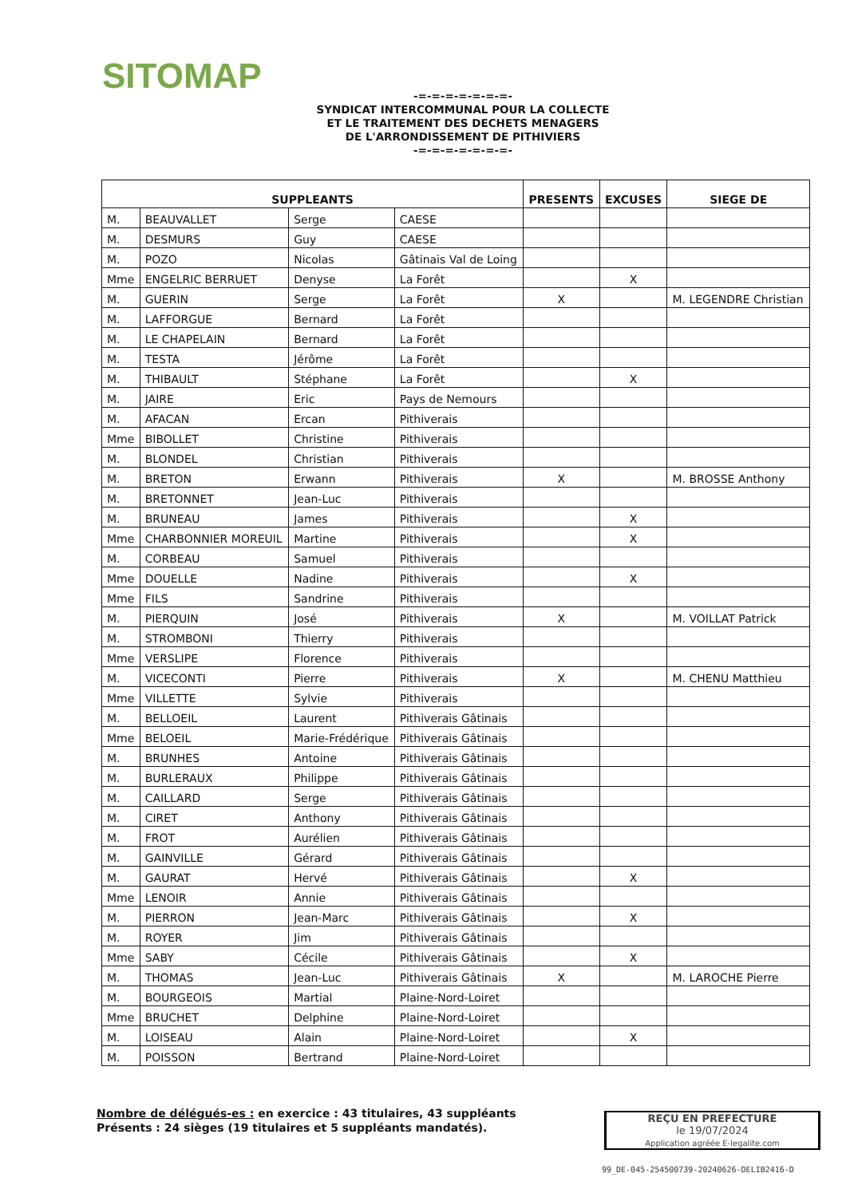SITOMAP
-=-=-=-=-=-=-=-
SYNDICAT INTERCOMMUNAL POUR LA COLLECTE
ET LE TRAITEMENT DES DECHETS MENAGERS
DE L'ARRONDISSEMENT DE PITHIVIERS
-=-=-=-=-=-=-=-
| SUPPLEANTS | | | | PRESENTS | EXCUSES | SIEGE DE |
| --- | --- | --- | --- | --- | --- | --- |
| M. | BEAUVALLET | Serge | CAESE | | | |
| M. | DESMURS | Guy | CAESE | | | |
| M. | POZO | Nicolas | Gâtinais Val de Loing | | | |
| Mme | ENGELRIC BERRUET | Denyse | La Forêt | | X | |
| M. | GUERIN | Serge | La Forêt | X | | M. LEGENDRE Christian |
| M. | LAFFORGUE | Bernard | La Forêt | | | |
| M. | LE CHAPELAIN | Bernard | La Forêt | | | |
| M. | TESTA | Jérôme | La Forêt | | | |
| M. | THIBAULT | Stéphane | La Forêt | | X | |
| M. | JAIRE | Eric | Pays de Nemours | | | |
| M. | AFACAN | Ercan | Pithiverais | | | |
| Mme | BIBOLLET | Christine | Pithiverais | | | |
| M. | BLONDEL | Christian | Pithiverais | | | |
| M. | BRETON | Erwann | Pithiverais | X | | M. BROSSE Anthony |
| M. | BRETONNET | Jean-Luc | Pithiverais | | | |
| M. | BRUNEAU | James | Pithiverais | | X | |
| Mme | CHARBONNIER MOREUIL | Martine | Pithiverais | | X | |
| M. | CORBEAU | Samuel | Pithiverais | | | |
| Mme | DOUELLE | Nadine | Pithiverais | | X | |
| Mme | FILS | Sandrine | Pithiverais | | | |
| M. | PIERQUIN | José | Pithiverais | X | | M. VOILLAT Patrick |
| M. | STROMBONI | Thierry | Pithiverais | | | |
| Mme | VERSLIPE | Florence | Pithiverais | | | |
| M. | VICECONTI | Pierre | Pithiverais | X | | M. CHENU Matthieu |
| Mme | VILLETTE | Sylvie | Pithiverais | | | |
| M. | BELLOEIL | Laurent | Pithiverais Gâtinais | | | |
| Mme | BELOEIL | Marie-Frédérique | Pithiverais Gâtinais | | | |
| M. | BRUNHES | Antoine | Pithiverais Gâtinais | | | |
| M. | BURLERAUX | Philippe | Pithiverais Gâtinais | | | |
| M. | CAILLARD | Serge | Pithiverais Gâtinais | | | |
| M. | CIRET | Anthony | Pithiverais Gâtinais | | | |
| M. | FROT | Aurélien | Pithiverais Gâtinais | | | |
| M. | GAINVILLE | Gérard | Pithiverais Gâtinais | | | |
| M. | GAURAT | Hervé | Pithiverais Gâtinais | | X | |
| Mme | LENOIR | Annie | Pithiverais Gâtinais | | | |
| M. | PIERRON | Jean-Marc | Pithiverais Gâtinais | | X | |
| M. | ROYER | Jim | Pithiverais Gâtinais | | | |
| Mme | SABY | Cécile | Pithiverais Gâtinais | | X | |
| M. | THOMAS | Jean-Luc | Pithiverais Gâtinais | X | | M. LAROCHE Pierre |
| M. | BOURGEOIS | Martial | Plaine-Nord-Loiret | | | |
| Mme | BRUCHET | Delphine | Plaine-Nord-Loiret | | | |
| M. | LOISEAU | Alain | Plaine-Nord-Loiret | | X | |
| M. | POISSON | Bertrand | Plaine-Nord-Loiret | | | |
Nombre de délégués-es : en exercice : 43 titulaires, 43 suppléants
Présents : 24 sièges (19 titulaires et 5 suppléants mandatés).
REÇU EN PREFECTURE
le 19/07/2024
Application agréée E-legalite.com
99_DE-045-254500739-20240626-DELIB2416-D